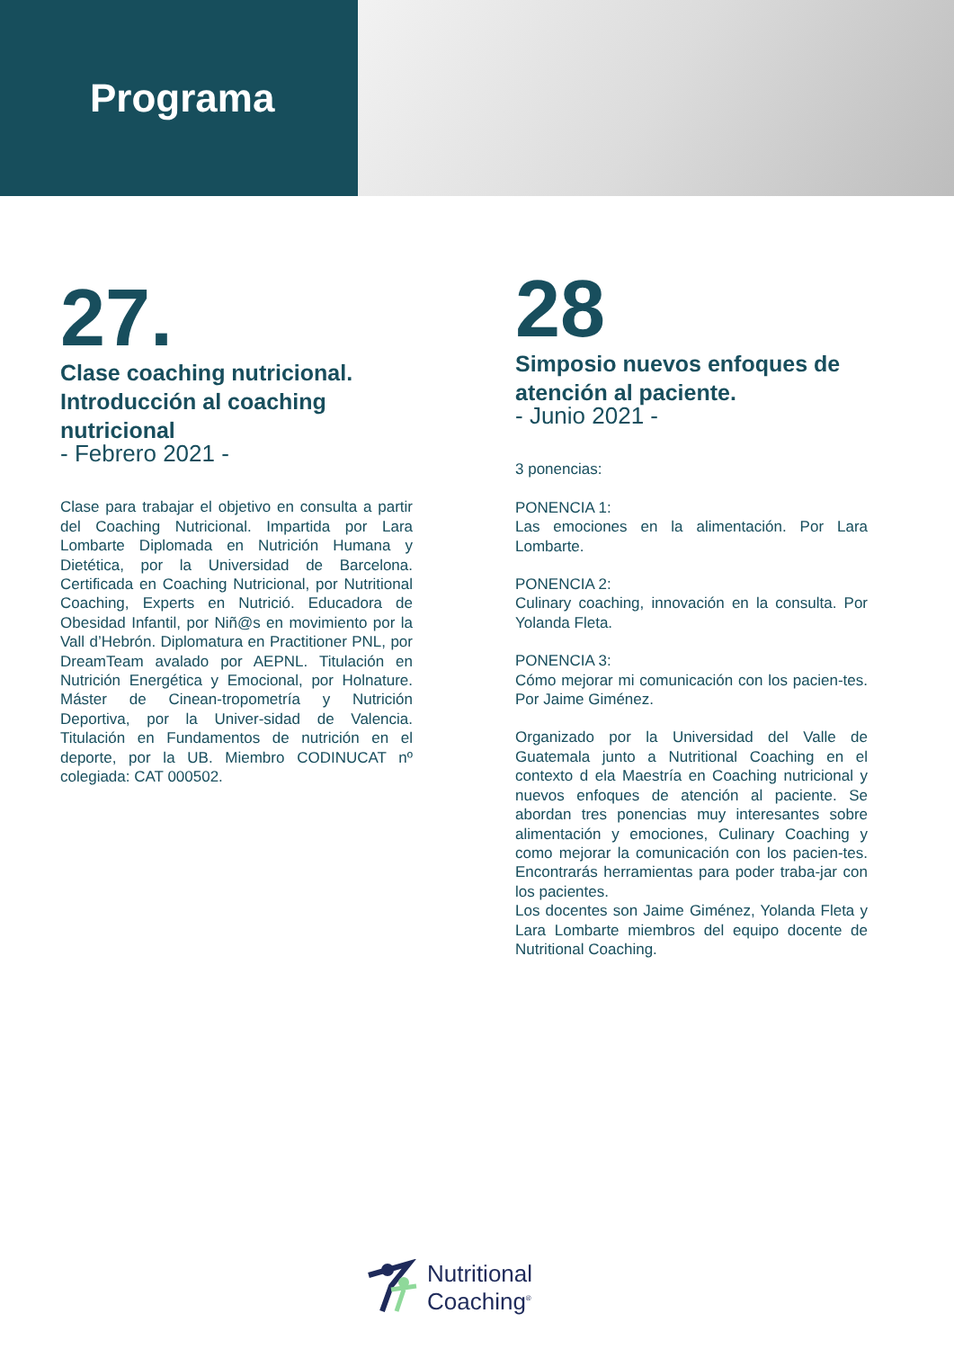Programa
27.
Clase coaching nutricional. Introducción al coaching nutricional
- Febrero 2021 -
Clase para trabajar el objetivo en consulta a partir del Coaching Nutricional. Impartida por Lara Lombarte Diplomada en Nutrición Humana y Dietética, por la Universidad de Barcelona. Certificada en Coaching Nutricional, por Nutritional Coaching, Experts en Nutrició. Educadora de Obesidad Infantil, por Niñ@s en movimiento por la Vall d’Hebrón. Diplomatura en Practitioner PNL, por DreamTeam avalado por AEPNL. Titulación en Nutrición Energética y Emocional, por Holnature. Máster de Cinean-tropometría y Nutrición Deportiva, por la Univer-sidad de Valencia. Titulación en Fundamentos de nutrición en el deporte, por la UB. Miembro CODINUCAT nº colegiada: CAT 000502.
28
Simposio nuevos enfoques de atención al paciente.
- Junio 2021 -
3 ponencias:
PONENCIA 1:
Las emociones en la alimentación. Por Lara Lombarte.
PONENCIA 2:
Culinary coaching, innovación en la consulta. Por Yolanda Fleta.
PONENCIA 3:
Cómo mejorar mi comunicación con los pacien-tes. Por Jaime Giménez.
Organizado por la Universidad del Valle de Guatemala junto a Nutritional Coaching en el contexto d ela Maestría en Coaching nutricional y nuevos enfoques de atención al paciente. Se abordan tres ponencias muy interesantes sobre alimentación y emociones, Culinary Coaching y como mejorar la comunicación con los pacien-tes. Encontrarás herramientas para poder traba-jar con los pacientes.
Los docentes son Jaime Giménez, Yolanda Fleta y Lara Lombarte miembros del equipo docente de Nutritional Coaching.
Nutritional
Coaching<sup>®</sup>